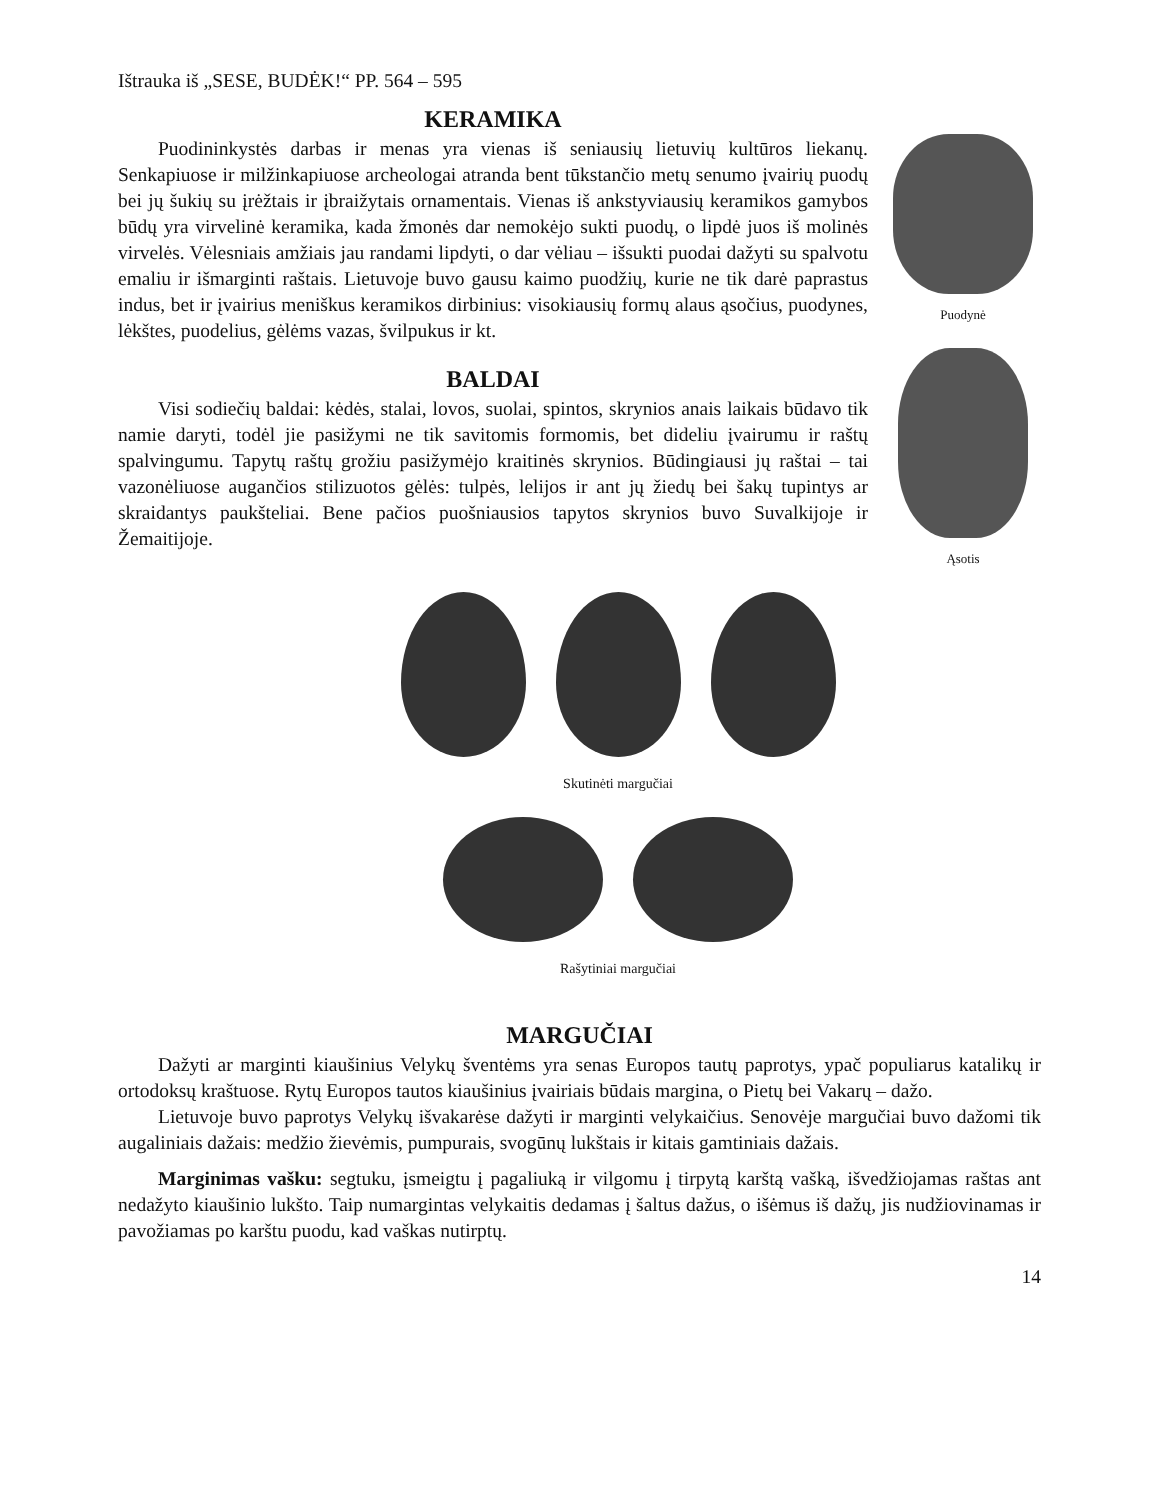Ištrauka iš „SESE, BUDĖK!“ PP. 564 – 595
KERAMIKA
Puodininkystės darbas ir menas yra vienas iš seniausių lietuvių kultūros liekanų. Senkapiuose ir milžinkapiuose archeologai atranda bent tūkstančio metų senumo įvairių puodų bei jų šukių su įrėžtais ir įbraižytais ornamentais. Vienas iš ankstyviausių keramikos gamybos būdų yra virvelinė keramika, kada žmonės dar nemokėjo sukti puodų, o lipdė juos iš molinės virvelės. Vėlesniais amžiais jau randami lipdyti, o dar vėliau – išsukti puodai dažyti su spalvotu emaliu ir išmarginti raštais. Lietuvoje buvo gausu kaimo puodžių, kurie ne tik darė paprastus indus, bet ir įvairius meniškus keramikos dirbinius: visokiausių formų alaus ąsočius, puodynes, lėkštes, puodelius, gėlėms vazas, švilpukus ir kt.
BALDAI
Visi sodiečių baldai: kėdės, stalai, lovos, suolai, spintos, skrynios anais laikais būdavo tik namie daryti, todėl jie pasižymi ne tik savitomis formomis, bet dideliu įvairumu ir raštų spalvingumu. Tapytų raštų grožiu pasižymėjo kraitinės skrynios. Būdingiausi jų raštai – tai vazonėliuose augančios stilizuotos gėlės: tulpės, lelijos ir ant jų žiedų bei šakų tupintys ar skraidantys paukšteliai. Bene pačios puošniausios tapytos skrynios buvo Suvalkijoje ir Žemaitijoje.
Puodynė
Ąsotis
Skutinėti margučiai
Rašytiniai margučiai
MARGUČIAI
Dažyti ar marginti kiaušinius Velykų šventėms yra senas Europos tautų paprotys, ypač populiarus katalikų ir ortodoksų kraštuose. Rytų Europos tautos kiaušinius įvairiais būdais margina, o Pietų bei Vakarų – dažo.
Lietuvoje buvo paprotys Velykų išvakarėse dažyti ir marginti velykaičius. Senovėje margučiai buvo dažomi tik augaliniais dažais: medžio žievėmis, pumpurais, svogūnų lukštais ir kitais gamtiniais dažais.
Marginimas vašku: segtuku, įsmeigtu į pagaliuką ir vilgomu į tirpytą karštą vašką, išvedžiojamas raštas ant nedažyto kiaušinio lukšto. Taip numargintas velykaitis dedamas į šaltus dažus, o išėmus iš dažų, jis nudžiovinamas ir pavožiamas po karštu puodu, kad vaškas nutirptų.
14